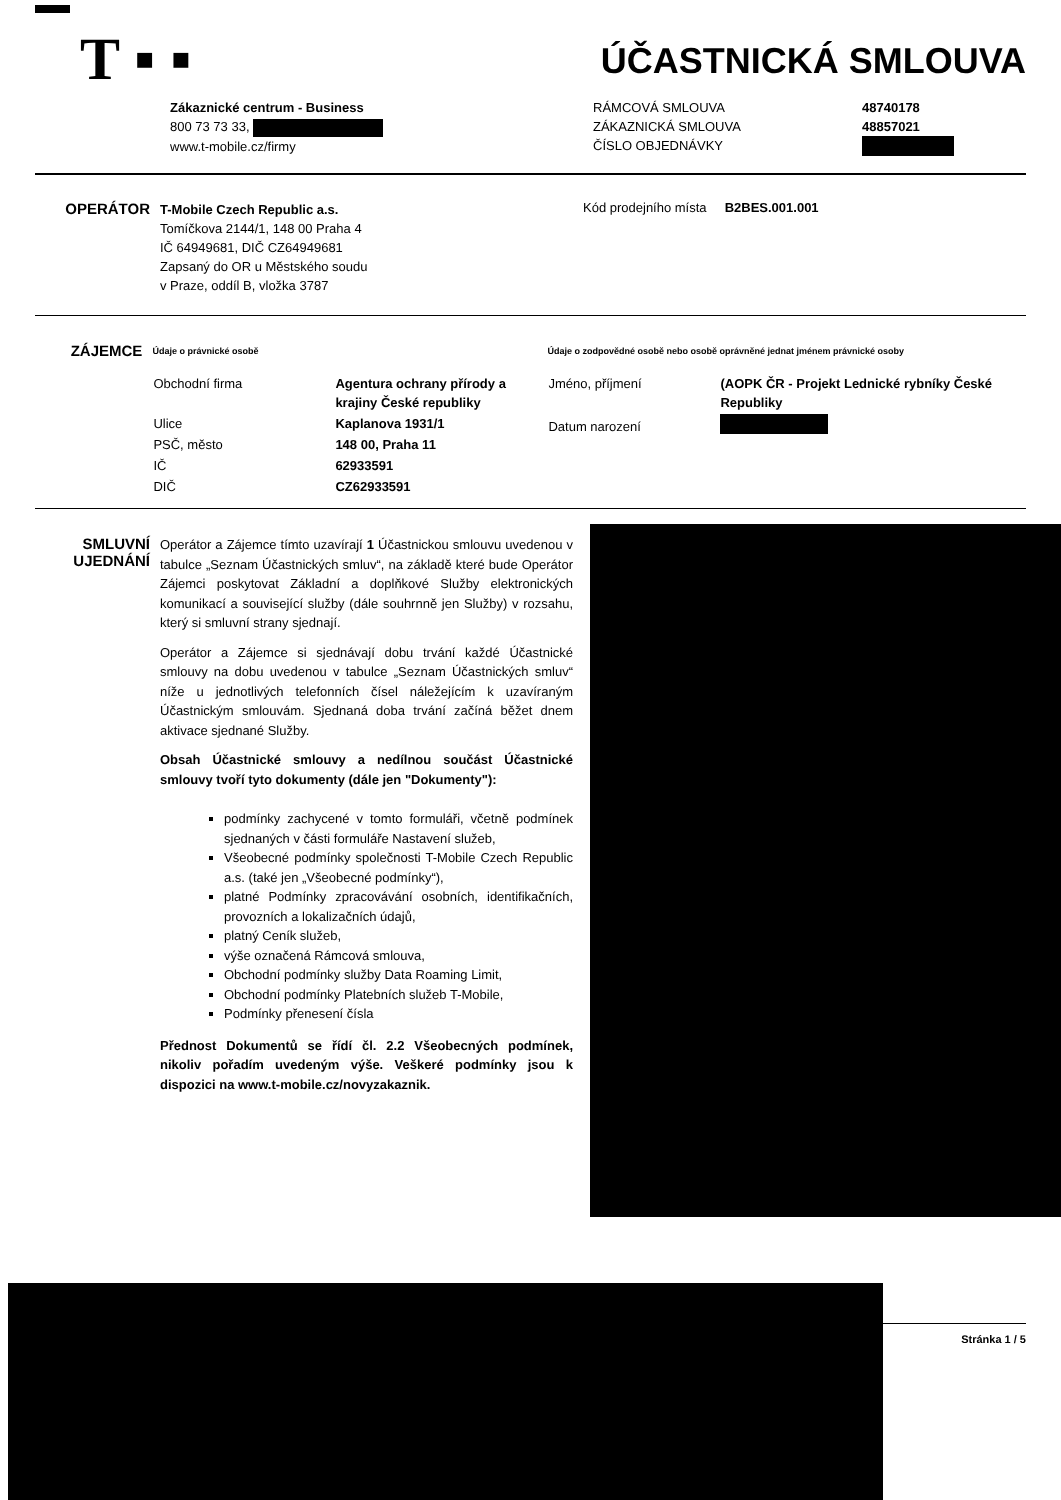T ▪ ▪ ÚČASTNICKÁ SMLOUVA
Zákaznické centrum - Business
800 73 73 33,
www.t-mobile.cz/firmy
RÁMCOVÁ SMLOUVA
ZÁKAZNICKÁ SMLOUVA
ČÍSLO OBJEDNÁVKY
48740178
48857021
OPERÁTOR
T-Mobile Czech Republic a.s.
Tomíčkova 2144/1, 148 00 Praha 4
IČ 64949681, DIČ CZ64949681
Zapsaný do OR u Městského soudu
v Praze, oddíl B, vložka 3787
Kód prodejního místa B2BES.001.001
ZÁJEMCE
Údaje o právnické osobě
| Obchodní firma | Agentura ochrany přírody a krajiny České republiky |
| Ulice | Kaplanova 1931/1 |
| PSČ, město | 148 00, Praha 11 |
| IČ | 62933591 |
| DIČ | CZ62933591 |
Údaje o zodpovědné osobě nebo osobě oprávněné jednat jménem právnické osoby
| Jméno, příjmení | (AOPK ČR - Projekt Lednické rybníky České Republiky |
| Datum narození | |
SMLUVNÍ UJEDNÁNÍ
Operátor a Zájemce tímto uzavírají 1 Účastnickou smlouvu uvedenou v tabulce „Seznam Účastnických smluv“, na základě které bude Operátor Zájemci poskytovat Základní a doplňkové Služby elektronických komunikací a související služby (dále souhrnně jen Služby) v rozsahu, který si smluvní strany sjednají.
Operátor a Zájemce si sjednávají dobu trvání každé Účastnické smlouvy na dobu uvedenou v tabulce „Seznam Účastnických smluv“ níže u jednotlivých telefonních čísel náležejícím k uzavíraným Účastnickým smlouvám. Sjednaná doba trvání začíná běžet dnem aktivace sjednané Služby.
Obsah Účastnické smlouvy a nedílnou součást Účastnické smlouvy tvoří tyto dokumenty (dále jen "Dokumenty"):
podmínky zachycené v tomto formuláři, včetně podmínek sjednaných v části formuláře Nastavení služeb,
Všeobecné podmínky společnosti T-Mobile Czech Republic a.s. (také jen „Všeobecné podmínky“),
platné Podmínky zpracovávání osobních, identifikačních, provozních a lokalizačních údajů,
platný Ceník služeb,
výše označená Rámcová smlouva,
Obchodní podmínky služby Data Roaming Limit,
Obchodní podmínky Platebních služeb T-Mobile,
Podmínky přenesení čísla
Přednost Dokumentů se řídí čl. 2.2 Všeobecných podmínek, nikoliv pořadím uvedeným výše. Veškeré podmínky jsou k dispozici na www.t-mobile.cz/novyzakaznik.
Stránka 1 / 5